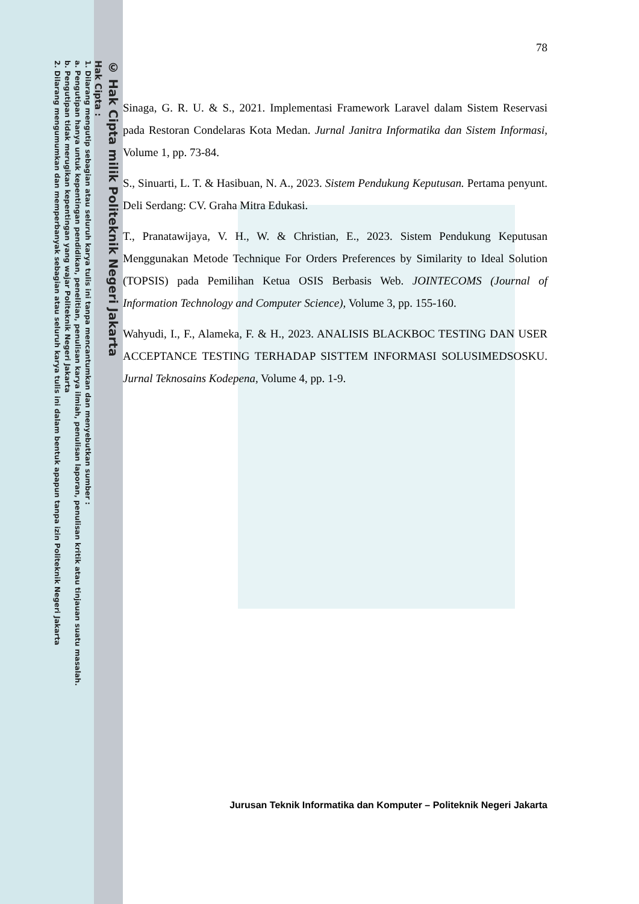© Hak Cipta milik Politeknik Negeri Jakarta
Hak Cipta :
1. Dilarang mengutip sebagian atau seluruh karya tulis ini tanpa mencantumkan dan menyebutkan sumber :
a. Pengutipan hanya untuk kepentingan pendidikan, penelitian, penulisan karya ilmiah, penulisan laporan, penulisan kritik atau tinjauan suatu masalah.
b. Pengutipan tidak merugikan kepentingan yang wajar Politeknik Negeri Jakarta
2. Dilarang mengumumkan dan memperbanyak sebagian atau seluruh karya tulis ini dalam bentuk apapun tanpa izin Politeknik Negeri Jakarta
78
Sinaga, G. R. U. & S., 2021. Implementasi Framework Laravel dalam Sistem Reservasi pada Restoran Condelaras Kota Medan. Jurnal Janitra Informatika dan Sistem Informasi, Volume 1, pp. 73-84.
S., Sinuarti, L. T. & Hasibuan, N. A., 2023. Sistem Pendukung Keputusan. Pertama penyunt. Deli Serdang: CV. Graha Mitra Edukasi.
T., Pranatawijaya, V. H., W. & Christian, E., 2023. Sistem Pendukung Keputusan Menggunakan Metode Technique For Orders Preferences by Similarity to Ideal Solution (TOPSIS) pada Pemilihan Ketua OSIS Berbasis Web. JOINTECOMS (Journal of Information Technology and Computer Science), Volume 3, pp. 155-160.
Wahyudi, I., F., Alameka, F. & H., 2023. ANALISIS BLACKBOC TESTING DAN USER ACCEPTANCE TESTING TERHADAP SISTTEM INFORMASI SOLUSIMEDSOSKU. Jurnal Teknosains Kodepena, Volume 4, pp. 1-9.
Jurusan Teknik Informatika dan Komputer – Politeknik Negeri Jakarta